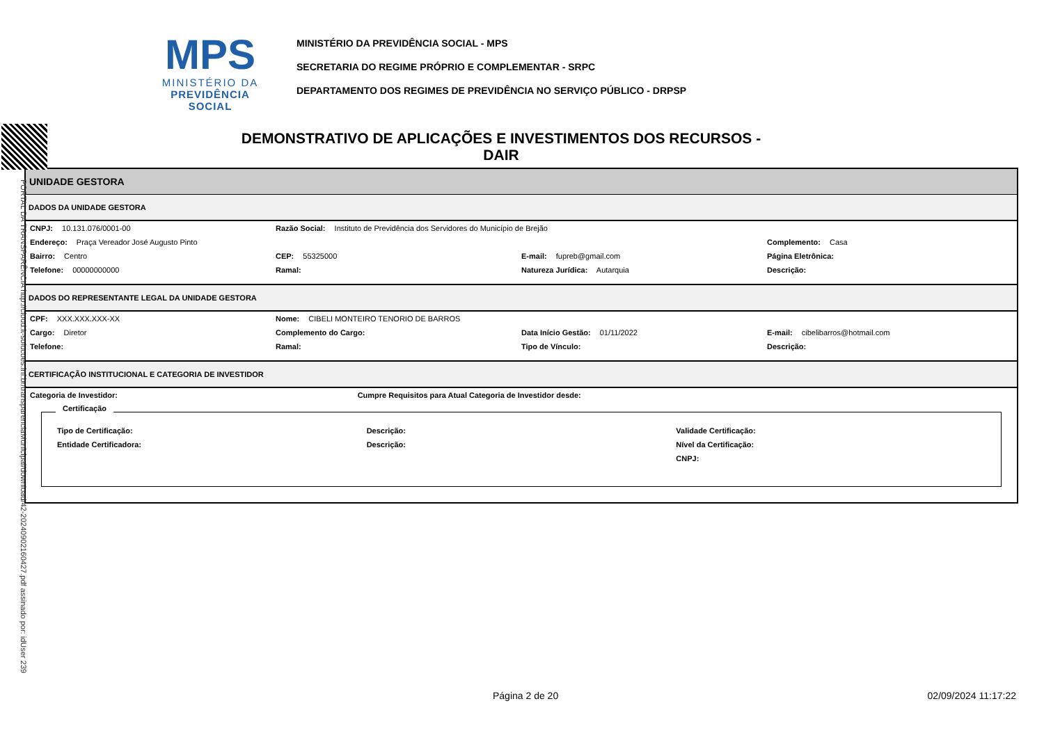MPS
MINISTÉRIO DA
PREVIDÊNCIA SOCIAL
MINISTÉRIO DA PREVIDÊNCIA SOCIAL - MPS
SECRETARIA DO REGIME PRÓPRIO E COMPLEMENTAR - SRPC
DEPARTAMENTO DOS REGIMES DE PREVIDÊNCIA NO SERVIÇO PÚBLICO - DRPSP
DEMONSTRATIVO DE APLICAÇÕES E INVESTIMENTOS DOS RECURSOS - DAIR
UNIDADE GESTORA
DADOS DA UNIDADE GESTORA
CNPJ: 10.131.076/0001-00 Razão Social: Instituto de Previdência dos Servidores do Município de Brejão
Endereço: Praça Vereador José Augusto Pinto Complemento: Casa
Bairro: Centro CEP: 55325000 E-mail: fupreb@gmail.com Página Eletrônica:
Telefone: 00000000000 Ramal: Natureza Jurídica: Autarquia Descrição:
DADOS DO REPRESENTANTE LEGAL DA UNIDADE GESTORA
CPF: XXX.XXX.XXX-XX Nome: CIBELI MONTEIRO TENORIO DE BARROS
Cargo: Diretor Complemento do Cargo: Data Início Gestão: 01/11/2022 E-mail: cibelibarros@hotmail.com
Telefone: Ramal: Tipo de Vínculo: Descrição:
CERTIFICAÇÃO INSTITUCIONAL E CATEGORIA DE INVESTIDOR
Categoria de Investidor: Cumpre Requisitos para Atual Categoria de Investidor desde:
Certificação
Tipo de Certificação: Descrição: Validade Certificação:
Entidade Certificadora: Descrição: Nível da Certificação:
CNPJ:
PORTAL DA TRANSPARÊNCIA http://cloud.it-solucoes.inf.br/transparenciaMunicipal/download/42-20240902160427.pdf assinado por: idUser 239
Página 2 de 20 02/09/2024 11:17:22